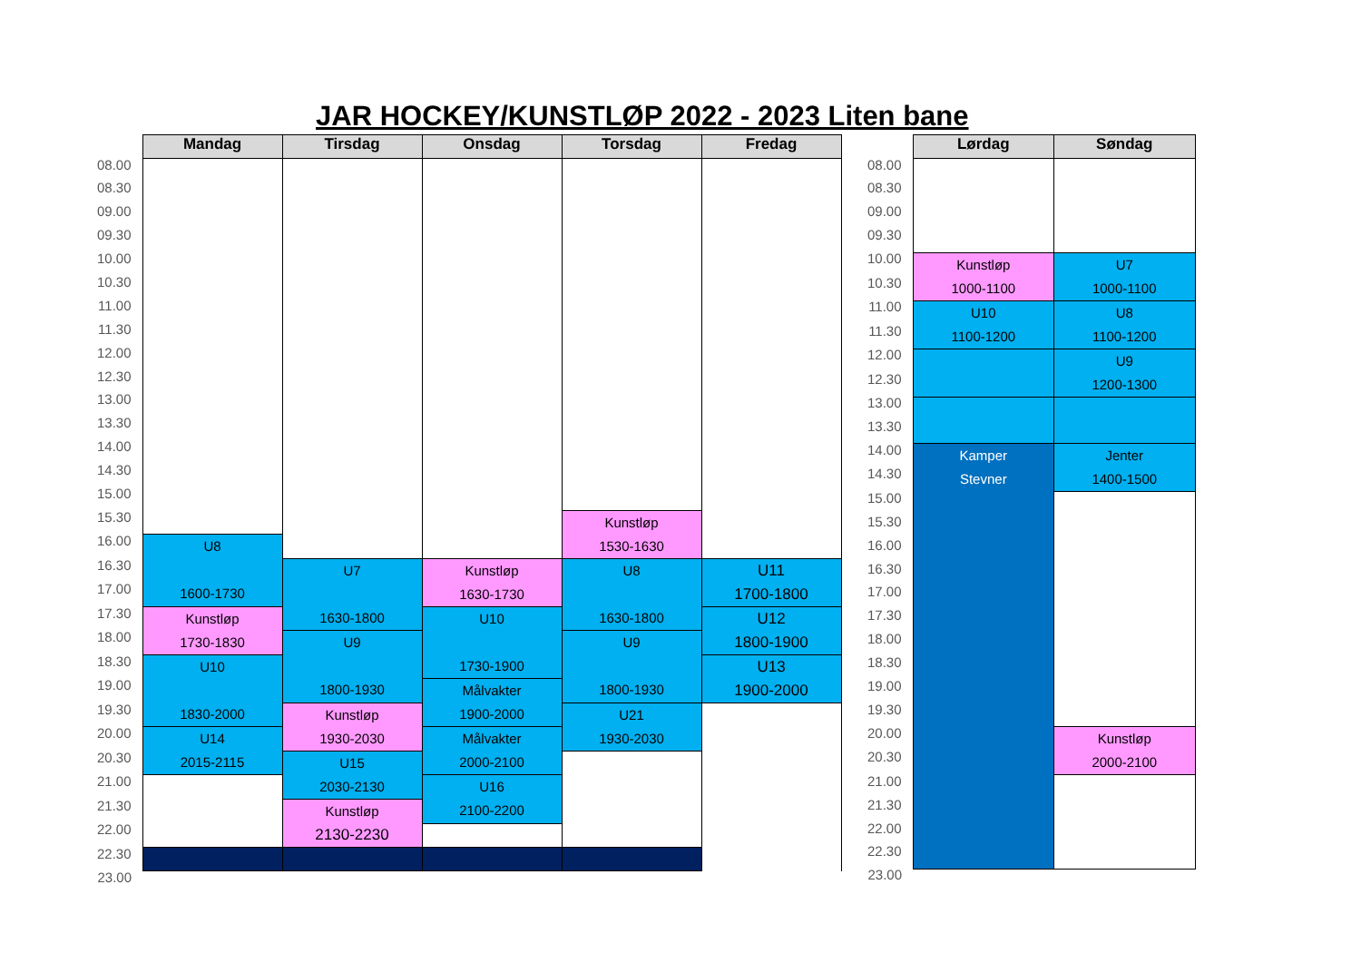JAR HOCKEY/KUNSTLØP 2022 - 2023 Liten bane
| | Mandag | Tirsdag | Onsdag | Torsdag | Fredag |
| 08.00 | | | | | |
| 08.30 | | | | | |
| 09.00 | | | | | |
| 09.30 | | | | | |
| 10.00 | | | | | |
| 10.30 | | | | | |
| 11.00 | | | | | |
| 11.30 | | | | | |
| 12.00 | | | | | |
| 12.30 | | | | | |
| 13.00 | | | | | |
| 13.30 | | | | | |
| 14.00 | | | | | |
| 14.30 | | | | | |
| 15.00 | | | | | |
| 15.30 | | | | Kunstløp 1530-1630 | |
| 16.00 | U8 1600-1730 | | | | |
| 16.30 | | U7 1630-1800 | Kunstløp 1630-1730 | U8 1630-1800 | U11 1700-1800 |
| 17.00 | | | | | |
| 17.30 | Kunstløp 1730-1830 | | U10 1730-1900 | | U12 1800-1900 |
| 18.00 | | U9 1800-1930 | | U9 1800-1930 | |
| 18.30 | U10 1830-2000 | | | | U13 1900-2000 |
| 19.00 | | | Målvakter 1900-2000 | | |
| 19.30 | | Kunstløp 1930-2030 | | U21 1930-2030 | |
| 20.00 | U14 2015-2115 | | Målvakter 2000-2100 | | |
| 20.30 | | U15 2030-2130 | | | |
| 21.00 | | | U16 2100-2200 | | |
| 21.30 | | Kunstløp 2130-2230 | | | |
| 22.00 | | | | | |
| 22.30 | | | | | |
| 23.00 | | | | | |
| | Lørdag | Søndag |
| 08.00 | | |
| 08.30 | | |
| 09.00 | | |
| 09.30 | | |
| 10.00 | Kunstløp 1000-1100 | U7 1000-1100 |
| 10.30 | | |
| 11.00 | U10 1100-1200 | U8 1100-1200 |
| 11.30 | | |
| 12.00 | | U9 1200-1300 |
| 12.30 | | |
| 13.00 | | |
| 13.30 | | |
| 14.00 | Kamper Stevner | Jenter 1400-1500 |
| 14.30 | | |
| 15.00 | | |
| 15.30 | | |
| 16.00 | | |
| 16.30 | | |
| 17.00 | | |
| 17.30 | | |
| 18.00 | | |
| 18.30 | | |
| 19.00 | | |
| 19.30 | | |
| 20.00 | | Kunstløp 2000-2100 |
| 20.30 | | |
| 21.00 | | |
| 21.30 | | |
| 22.00 | | |
| 22.30 | | |
| 23.00 | | |